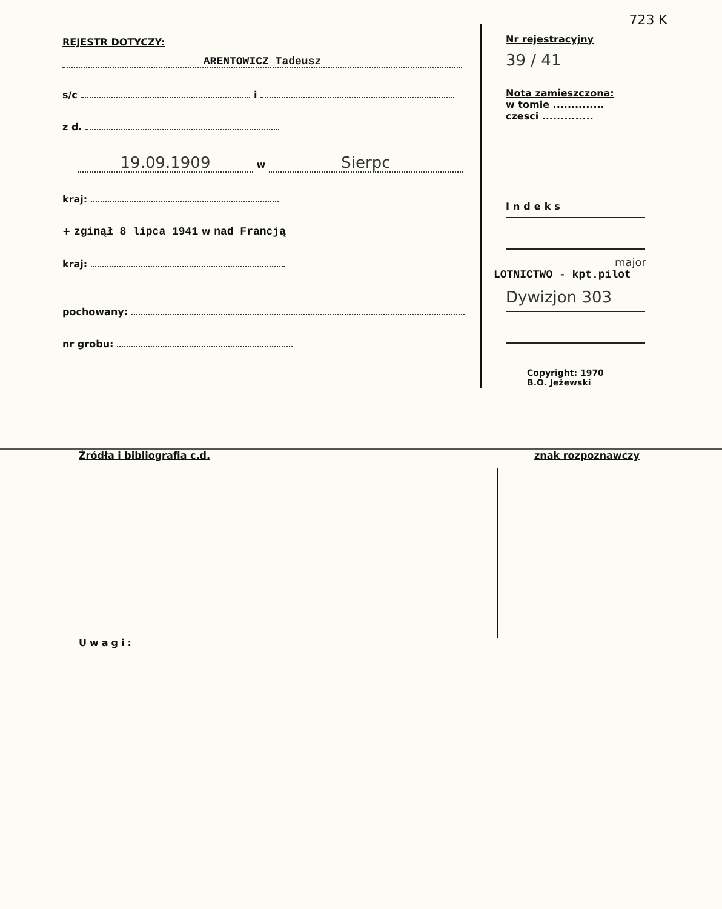723 K
REJESTR DOTYCZY:
ARENTOWICZ Tadeusz
s/c i
z d.
19.09.1909 w Sierpc
kraj:
+ zginął 8 lipca 1941 w nad Francją
kraj:
pochowany:
nr grobu:
Nr rejestracyjny
39 / 41
Nota zamieszczona:
w tomie ..............
czesci ..............
Indeks
major
LOTNICTWO - kpt.pilot
Dywizjon 303
Copyright: 1970
B.O. Jeżewski
Źródła i bibliografia c.d.
Uwagi:
znak rozpoznawczy